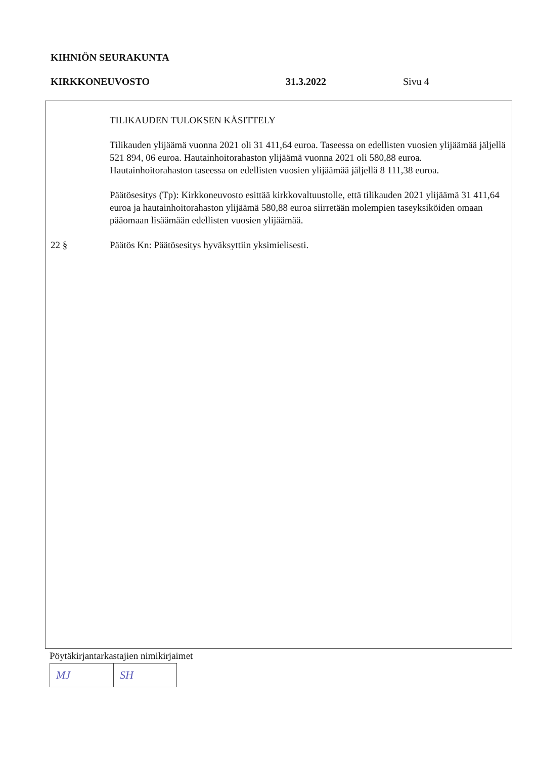KIHNIÖN SEURAKUNTA
KIRKKONEUVOSTO 31.3.2022 Sivu 4
TILIKAUDEN TULOKSEN KÄSITTELY
Tilikauden ylijäämä vuonna 2021 oli 31 411,64 euroa. Taseessa on edellisten vuosien ylijäämää jäljellä 521 894, 06 euroa. Hautainhoitorahaston ylijäämä vuonna 2021 oli 580,88 euroa. Hautainhoitorahaston taseessa on edellisten vuosien ylijäämää jäljellä 8 111,38 euroa.
Päätösesitys (Tp): Kirkkoneuvosto esittää kirkkovaltuustolle, että tilikauden 2021 ylijäämä 31 411,64 euroa ja hautainhoitorahaston ylijäämä 580,88 euroa siirretään molempien taseyksiköiden omaan pääomaan lisäämään edellisten vuosien ylijäämää.
22 § Päätös Kn: Päätösesitys hyväksyttiin yksimielisesti.
Pöytäkirjantarkastajien nimikirjaimet
MJ SH